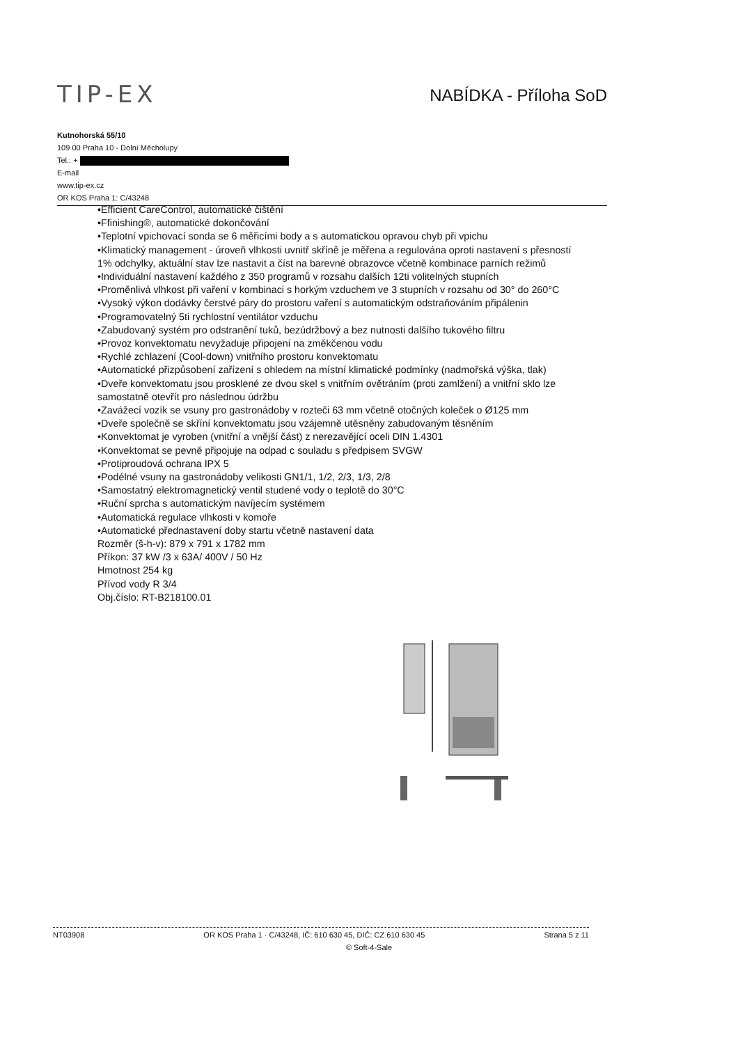TIP-EX
NABÍDKA - Příloha SoD
Kutnohorská 55/10
109 00 Praha 10 - Dolní Měcholupy
Tel.: +
E-mail
www.tip-ex.cz
OR KOS Praha 1: C/43248
•Efficient CareControl, automatické čištění
•Ffinishing®, automatické dokončování
•Teplotní vpichovací sonda se 6 měřicími body a s automatickou opravou chyb při vpichu
•Klimatický management - úroveň vlhkosti uvnitř skříně je měřena a regulována oproti nastavení s přesností 1% odchylky, aktuální stav lze nastavit a číst na barevné obrazovce včetně kombinace parních režimů
•Individuální nastavení každého z 350 programů v rozsahu dalších 12ti volitelných stupních
•Proměnlivá vlhkost při vaření v kombinaci s horkým vzduchem ve 3 stupních v rozsahu od 30° do 260°C
•Vysoký výkon dodávky čerstvé páry do prostoru vaření s automatickým odstraňováním připálenin
•Programovatelný 5ti rychlostní ventilátor vzduchu
•Zabudovaný systém pro odstranění tuků, bezúdržbový a bez nutnosti dalšího tukového filtru
•Provoz konvektomatu nevyžaduje připojení na změkčenou vodu
•Rychlé zchlazení (Cool-down) vnitřního prostoru konvektomatu
•Automatické přizpůsobení zařízení s ohledem na místní klimatické podmínky (nadmořská výška, tlak)
•Dveře konvektomatu jsou prosklené ze dvou skel s vnitřním ovětráním (proti zamlžení) a vnitřní sklo lze samostatně otevřít pro následnou údržbu
•Zavážecí vozík se vsuny pro gastronádoby v rozteči 63 mm včetně otočných koleček o Ø125 mm
•Dveře společně se skříní konvektomatu jsou vzájemně utěsněny zabudovaným těsněním
•Konvektomat je vyroben (vnitřní a vnější část) z nerezavějící oceli DIN 1.4301
•Konvektomat se pevně připojuje na odpad c souladu s předpisem SVGW
•Protiproudová ochrana IPX 5
•Podélné vsuny na gastronádoby velikosti GN1/1, 1/2, 2/3, 1/3, 2/8
•Samostatný elektromagnetický ventil studené vody o teplotě do 30°C
•Ruční sprcha s automatickým navíjecím systémem
•Automatická regulace vlhkosti v komoře
•Automatické přednastavení doby startu včetně nastavení data
Rozměr (š-h-v): 879 x 791 x 1782 mm
Příkon: 37 kW /3 x 63A/ 400V / 50 Hz
Hmotnost 254 kg
Přívod vody R 3/4
Obj.číslo: RT-B218100.01
NT03908 OR KOS Praha 1 · C/43248, IČ: 610 630 45, DIČ: CZ 610 630 45 Strana 5 z 11
© Soft-4-Sale